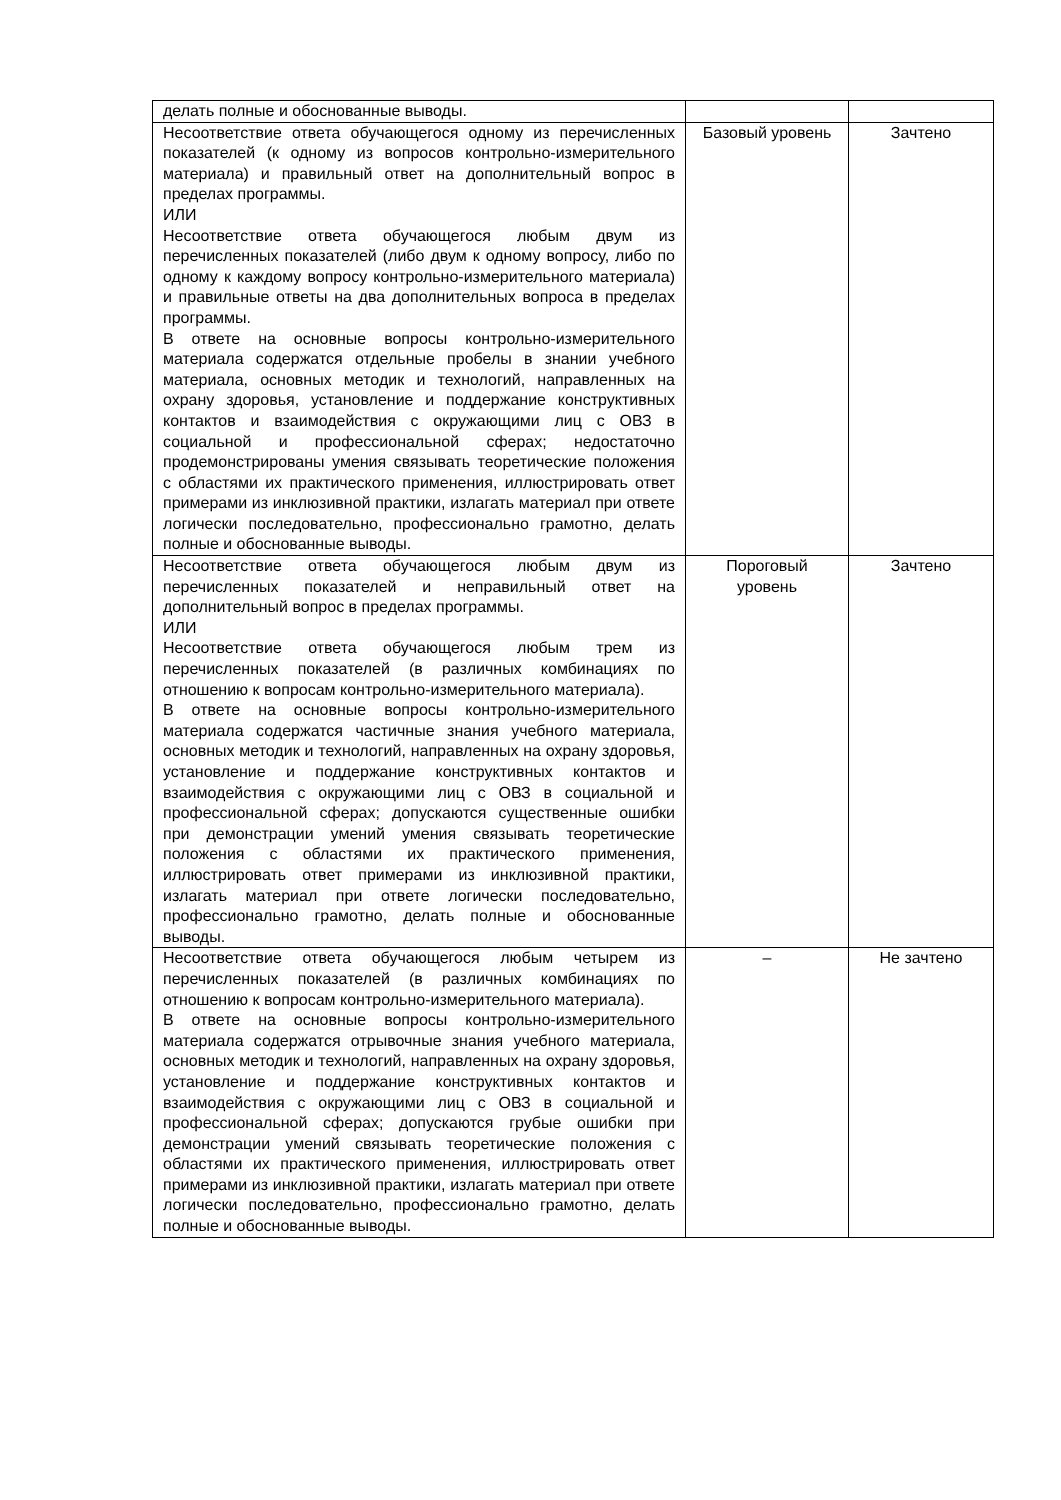| делать полные и обоснованные выводы. | | |
| Несоответствие ответа обучающегося одному из перечисленных показателей (к одному из вопросов контрольно-измерительного материала) и правильный ответ на дополнительный вопрос в пределах программы. ИЛИ Несоответствие ответа обучающегося любым двум из перечисленных показателей (либо двум к одному вопросу, либо по одному к каждому вопросу контрольно-измерительного материала) и правильные ответы на два дополнительных вопроса в пределах программы. В ответе на основные вопросы контрольно-измерительного материала содержатся отдельные пробелы в знании учебного материала, основных методик и технологий, направленных на охрану здоровья, установление и поддержание конструктивных контактов и взаимодействия с окружающими лиц с ОВЗ в социальной и профессиональной сферах; недостаточно продемонстрированы умения связывать теоретические положения с областями их практического применения, иллюстрировать ответ примерами из инклюзивной практики, излагать материал при ответе логически последовательно, профессионально грамотно, делать полные и обоснованные выводы. | Базовый уровень | Зачтено |
| Несоответствие ответа обучающегося любым двум из перечисленных показателей и неправильный ответ на дополнительный вопрос в пределах программы. ИЛИ Несоответствие ответа обучающегося любым трем из перечисленных показателей (в различных комбинациях по отношению к вопросам контрольно-измерительного материала). В ответе на основные вопросы контрольно-измерительного материала содержатся частичные знания учебного материала, основных методик и технологий, направленных на охрану здоровья, установление и поддержание конструктивных контактов и взаимодействия с окружающими лиц с ОВЗ в социальной и профессиональной сферах; допускаются существенные ошибки при демонстрации умений умения связывать теоретические положения с областями их практического применения, иллюстрировать ответ примерами из инклюзивной практики, излагать материал при ответе логически последовательно, профессионально грамотно, делать полные и обоснованные выводы. | Пороговый уровень | Зачтено |
| Несоответствие ответа обучающегося любым четырем из перечисленных показателей (в различных комбинациях по отношению к вопросам контрольно-измерительного материала). В ответе на основные вопросы контрольно-измерительного материала содержатся отрывочные знания учебного материала, основных методик и технологий, направленных на охрану здоровья, установление и поддержание конструктивных контактов и взаимодействия с окружающими лиц с ОВЗ в социальной и профессиональной сферах; допускаются грубые ошибки при демонстрации умений связывать теоретические положения с областями их практического применения, иллюстрировать ответ примерами из инклюзивной практики, излагать материал при ответе логически последовательно, профессионально грамотно, делать полные и обоснованные выводы. | – | Не зачтено |